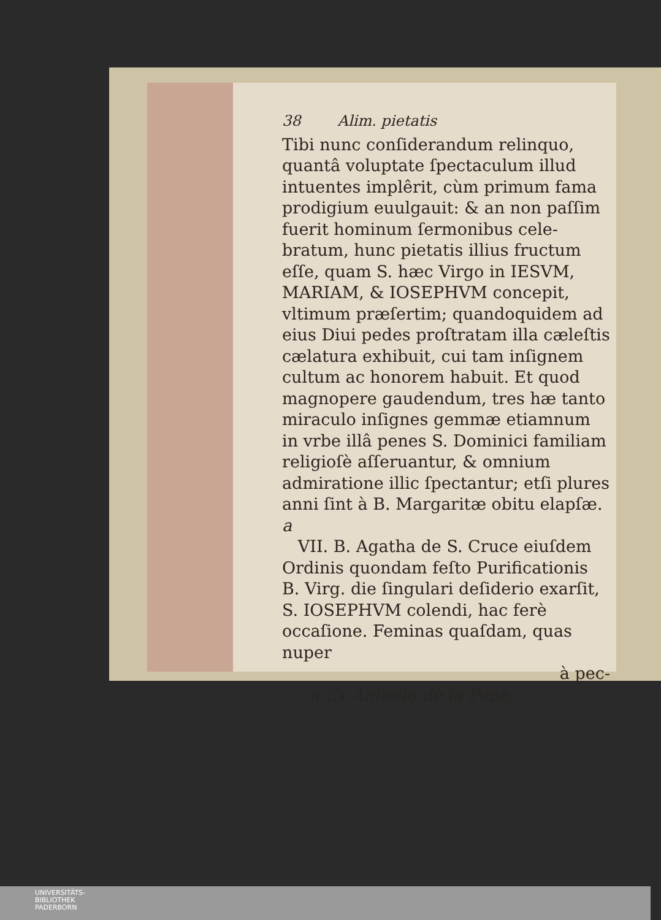38 Alim. pietatis
Tibi nunc conſiderandum relinquo, quantâ voluptate ſpectaculum illud intuentes implêrit, cùm primum fama prodigium euulgauit: & an non paſ­ſim fuerit hominum ſermonibus cele­bratum, hunc pietatis illius fructum eſſe, quam S. hæc Virgo in IESVM, MA­RIAM, & IOSEPHVM concepit, vltimum præſertim; quandoquidem ad eius Di­ui pedes proſtratam illa cæleſtis cæla­tura exhibuit, cui tam inſignem cul­tum ac honorem habuit. Et quod ma­gnopere gaudendum, tres hæ tanto miraculo inſignes gemmæ etiamnum in vrbe illâ penes S. Dominici fami­liam religioſè aſſeruantur, & omnium admiratione illic ſpectantur; etſi plu­res anni ſint à B. Margaritæ obitu ela­pſæ. a
VII. B. Agatha de S. Cruce eiuſdem Ordinis quondam feſto Purificationis B. Virg. die ſingulari deſiderio exarſit, S. IOSEPHVM colendi, hac ferè occaſio­ne. Feminas quaſdam, quas nuper
à pec-
a Ex Antonio de la Pena.
UNIVERSITÄTS-
BIBLIOTHEK
PADERBORN